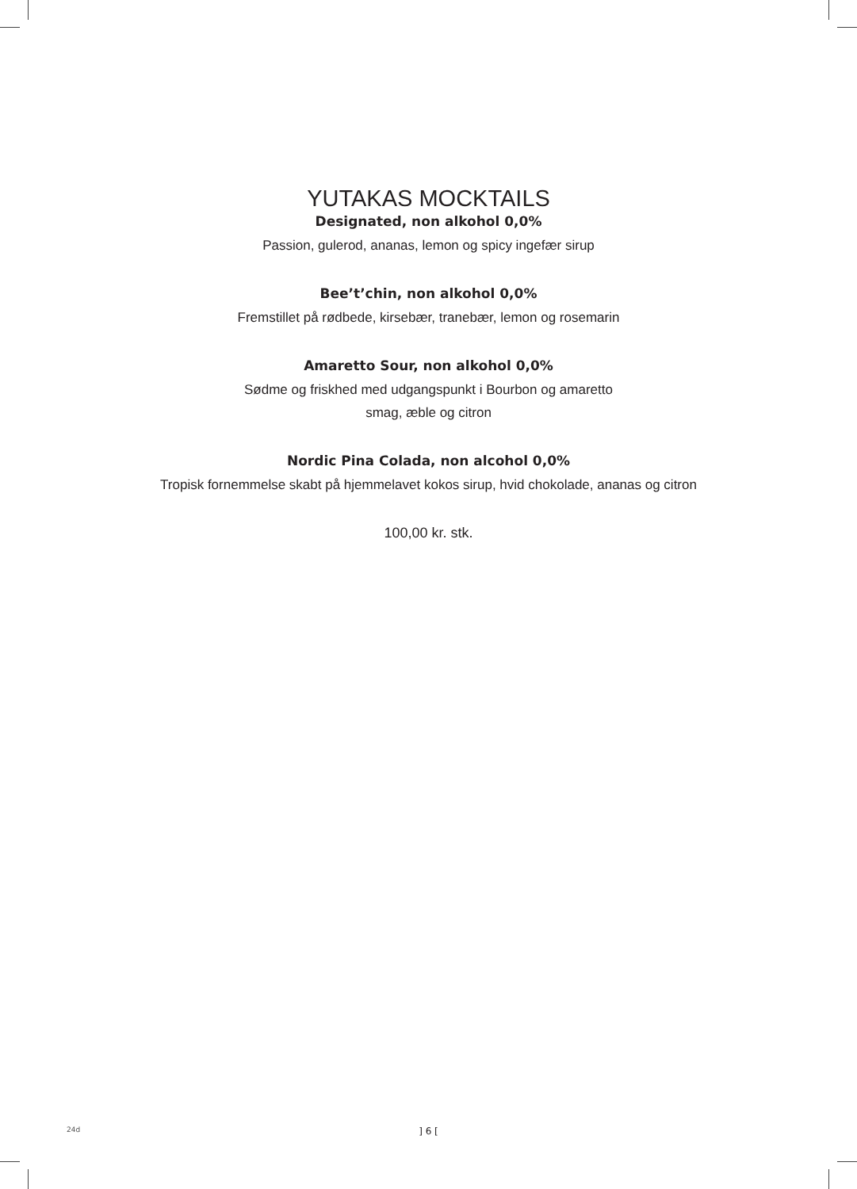YUTAKAS MOCKTAILS
Designated, non alkohol 0,0%
Passion, gulerod, ananas, lemon og spicy ingefær sirup
Bee’t’chin, non alkohol 0,0%
Fremstillet på rødbede, kirsebær, tranebær, lemon og rosemarin
Amaretto Sour, non alkohol 0,0%
Sødme og friskhed med udgangspunkt i Bourbon og amaretto
smag, æble og citron
Nordic Pina Colada, non alcohol 0,0%
Tropisk fornemmelse skabt på hjemmelavet kokos sirup, hvid chokolade, ananas og citron
100,00 kr. stk.
24d
] 6 [